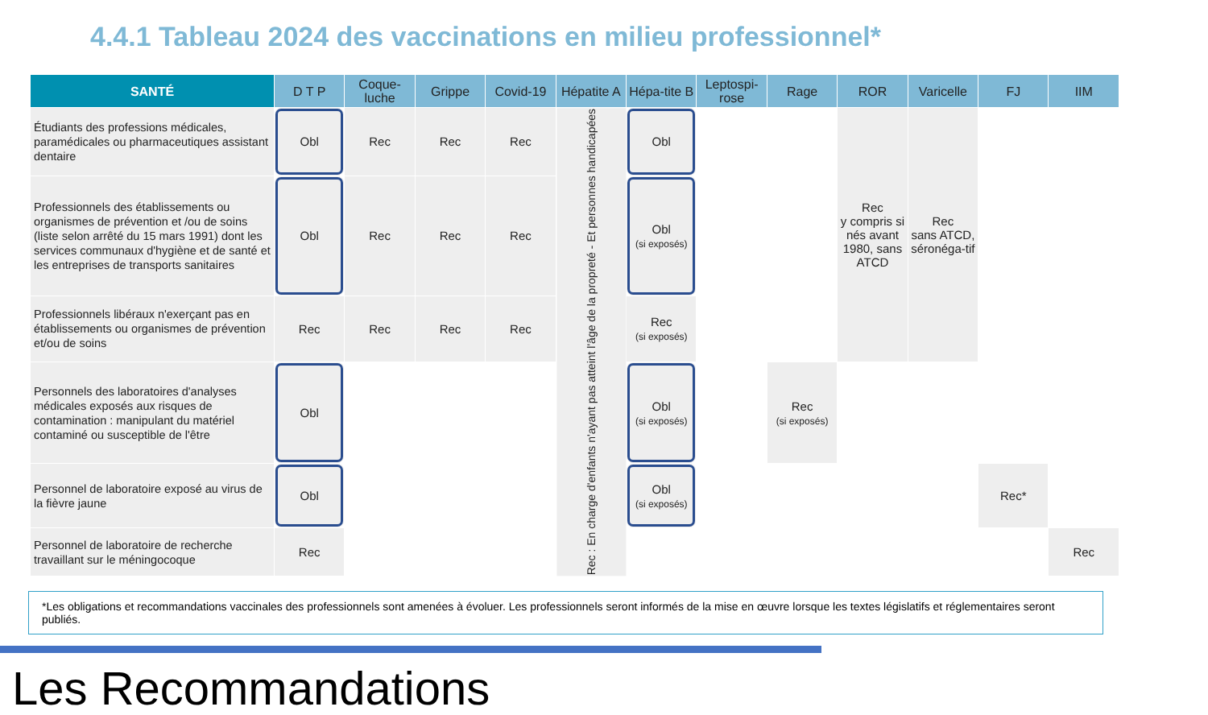4.4.1 Tableau 2024 des vaccinations en milieu professionnel*
| SANTÉ | D T P | Coque-luche | Grippe | Covid-19 | Hépatite A | Hépa-tite B | Leptospi-rose | Rage | ROR | Varicelle | FJ | IIM |
| --- | --- | --- | --- | --- | --- | --- | --- | --- | --- | --- | --- | --- |
| Étudiants des professions médicales, paramédicales ou pharmaceutiques assistant dentaire | Obl | Rec | Rec | Rec | Rec : En charge d'enfants n'ayant pas atteint l'âge de la propreté - Et personnes handicapées | Obl | | | Rec y compris si nés avant 1980, sans ATCD | Rec sans ATCD, séronéga-tif | | |
| Professionnels des établissements ou organismes de prévention et /ou de soins (liste selon arrêté du 15 mars 1991) dont les services communaux d'hygiène et de santé et les entreprises de transports sanitaires | Obl | Rec | Rec | Rec | | Obl (si exposés) | | | | | | |
| Professionnels libéraux n'exerçant pas en établissements ou organismes de prévention et/ou de soins | Rec | Rec | Rec | Rec | | Rec (si exposés) | | | | | | |
| Personnels des laboratoires d'analyses médicales exposés aux risques de contamination : manipulant du matériel contaminé ou susceptible de l'être | Obl | | | | | Obl (si exposés) | | Rec (si exposés) | | | | |
| Personnel de laboratoire exposé au virus de la fièvre jaune | Obl | | | | | Obl (si exposés) | | | | | Rec* | |
| Personnel de laboratoire de recherche travaillant sur le méningocoque | Rec | | | | | | | | | | | Rec |
*Les obligations et recommandations vaccinales des professionnels sont amenées à évoluer. Les professionnels seront informés de la mise en œuvre lorsque les textes législatifs et réglementaires seront publiés.
Les Recommandations